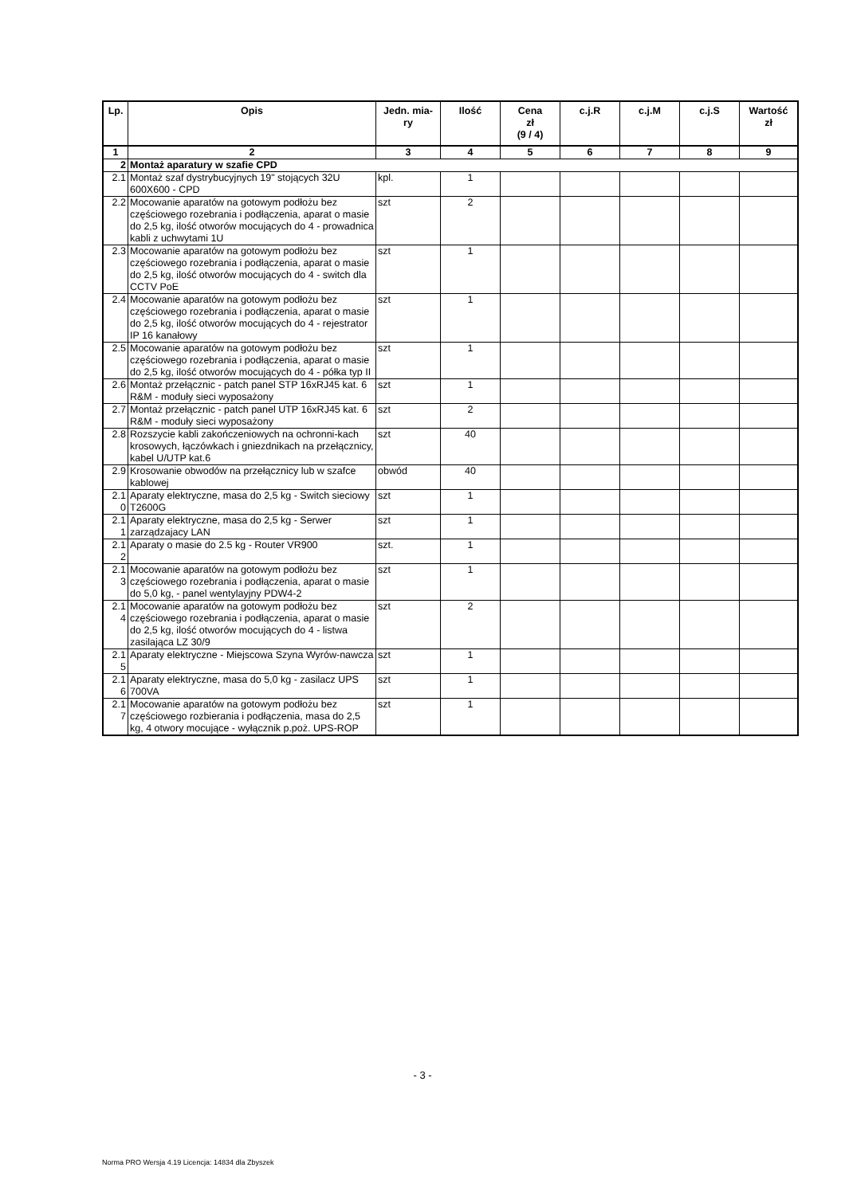| Lp. | Opis | Jedn. mia- ry | Ilość | Cena zł (9 / 4) | c.j.R | c.j.M | c.j.S | Wartość zł |
| --- | --- | --- | --- | --- | --- | --- | --- | --- |
| 1 | 2 | 3 | 4 | 5 | 6 | 7 | 8 | 9 |
| 2 | Montaż aparatury w szafie CPD | | | | | | | |
| 2.1 | Montaż szaf dystrybucyjnych 19" stojących 32U 600X600 - CPD | kpl. | 1 | | | | | |
| 2.2 | Mocowanie aparatów na gotowym podłożu bez częściowego rozebrania i podłączenia, aparat o masie do 2,5 kg, ilość otworów mocujących do 4 - prowadnica kabli z uchwytami 1U | szt | 2 | | | | | |
| 2.3 | Mocowanie aparatów na gotowym podłożu bez częściowego rozebrania i podłączenia, aparat o masie do 2,5 kg, ilość otworów mocujących do 4 - switch dla CCTV PoE | szt | 1 | | | | | |
| 2.4 | Mocowanie aparatów na gotowym podłożu bez częściowego rozebrania i podłączenia, aparat o masie do 2,5 kg, ilość otworów mocujących do 4 - rejestrator IP 16 kanałowy | szt | 1 | | | | | |
| 2.5 | Mocowanie aparatów na gotowym podłożu bez częściowego rozebrania i podłączenia, aparat o masie do 2,5 kg, ilość otworów mocujących do 4 - półka typ II | szt | 1 | | | | | |
| 2.6 | Montaż przełącznic - patch panel STP 16xRJ45 kat. 6 R&M - moduły sieci wyposażony | szt | 1 | | | | | |
| 2.7 | Montaż przełącznic - patch panel UTP 16xRJ45 kat. 6 R&M - moduły sieci wyposażony | szt | 2 | | | | | |
| 2.8 | Rozszycie kabli zakończeniowych na ochronni-kach krosowych, łączówkach i gniezdnikach na przełącznicy, kabel U/UTP kat.6 | szt | 40 | | | | | |
| 2.9 | Krosowanie obwodów na przełącznicy lub w szafce kablowej | obwód | 40 | | | | | |
| 2.1 0 | Aparaty elektryczne, masa do 2,5 kg - Switch sieciowy T2600G | szt | 1 | | | | | |
| 2.1 1 | Aparaty elektryczne, masa do 2,5 kg - Serwer zarządzajacy LAN | szt | 1 | | | | | |
| 2.1 2 | Aparaty o masie do 2.5 kg - Router VR900 | szt. | 1 | | | | | |
| 2.1 3 | Mocowanie aparatów na gotowym podłożu bez częściowego rozebrania i podłączenia, aparat o masie do 5,0 kg, - panel wentylayjny PDW4-2 | szt | 1 | | | | | |
| 2.1 4 | Mocowanie aparatów na gotowym podłożu bez częściowego rozebrania i podłączenia, aparat o masie do 2,5 kg, ilość otworów mocujących do 4 - listwa zasilająca LZ 30/9 | szt | 2 | | | | | |
| 2.1 5 | Aparaty elektryczne - Miejscowa Szyna Wyrów-nawcza | szt | 1 | | | | | |
| 2.1 6 | Aparaty elektryczne, masa do 5,0 kg - zasilacz UPS 700VA | szt | 1 | | | | | |
| 2.1 7 | Mocowanie aparatów na gotowym podłożu bez częściowego rozbierania i podłączenia, masa do 2,5 kg, 4 otwory mocujące - wyłącznik p.poż. UPS-ROP | szt | 1 | | | | | |
- 3 -
Norma PRO Wersja 4.19 Licencja: 14834 dla Zbyszek